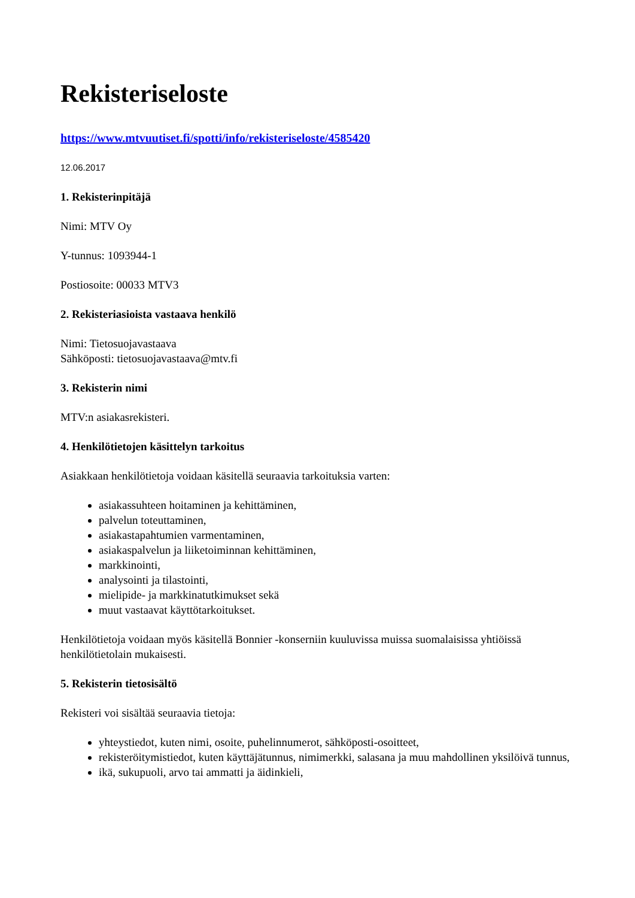Rekisteriseloste
https://www.mtvuutiset.fi/spotti/info/rekisteriseloste/4585420
12.06.2017
1. Rekisterinpitäjä
Nimi: MTV Oy
Y-tunnus: 1093944-1
Postiosoite: 00033 MTV3
2. Rekisteriasioista vastaava henkilö
Nimi: Tietosuojavastaava
Sähköposti: tietosuojavastaava@mtv.fi
3. Rekisterin nimi
MTV:n asiakasrekisteri.
4. Henkilötietojen käsittelyn tarkoitus
Asiakkaan henkilötietoja voidaan käsitellä seuraavia tarkoituksia varten:
asiakassuhteen hoitaminen ja kehittäminen,
palvelun toteuttaminen,
asiakastapahtumien varmentaminen,
asiakaspalvelun ja liiketoiminnan kehittäminen,
markkinointi,
analysointi ja tilastointi,
mielipide- ja markkinatutkimukset sekä
muut vastaavat käyttötarkoitukset.
Henkilötietoja voidaan myös käsitellä Bonnier -konserniin kuuluvissa muissa suomalaisissa yhtiöissä henkilötietolain mukaisesti.
5. Rekisterin tietosisältö
Rekisteri voi sisältää seuraavia tietoja:
yhteystiedot, kuten nimi, osoite, puhelinnumerot, sähköposti-osoitteet,
rekisteröitymistiedot, kuten käyttäjätunnus, nimimerkki, salasana ja muu mahdollinen yksilöivä tunnus,
ikä, sukupuoli, arvo tai ammatti ja äidinkieli,